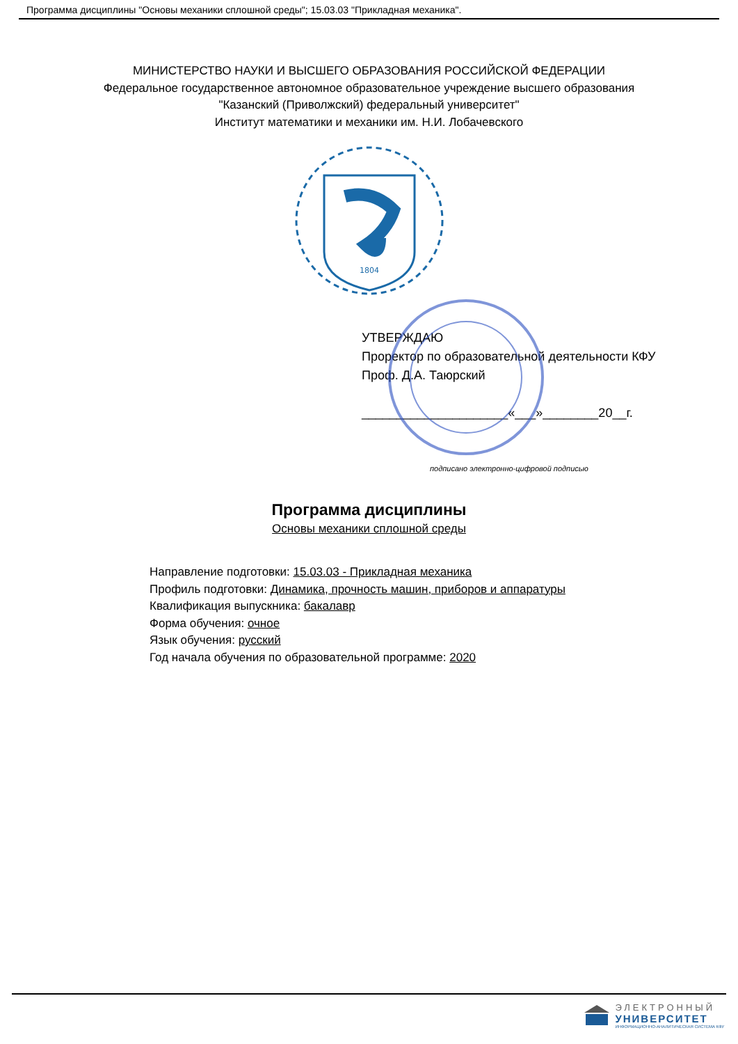Программа дисциплины "Основы механики сплошной среды"; 15.03.03 "Прикладная механика".
МИНИСТЕРСТВО НАУКИ И ВЫСШЕГО ОБРАЗОВАНИЯ РОССИЙСКОЙ ФЕДЕРАЦИИ
Федеральное государственное автономное образовательное учреждение высшего образования
"Казанский (Приволжский) федеральный университет"
Институт математики и механики им. Н.И. Лобачевского
1804
УТВЕРЖДАЮ
Проректор по образовательной деятельности КФУ
Проф. Д.А. Таюрский
_____________________«___»________20__г.
подписано электронно-цифровой подписью
Программа дисциплины
Основы механики сплошной среды
Направление подготовки: 15.03.03 - Прикладная механика
Профиль подготовки: Динамика, прочность машин, приборов и аппаратуры
Квалификация выпускника: бакалавр
Форма обучения: очное
Язык обучения: русский
Год начала обучения по образовательной программе: 2020
ЭЛЕКТРОННЫЙ
УНИВЕРСИТЕТ
ИНФОРМАЦИОННО-АНАЛИТИЧЕСКАЯ СИСТЕМА КФУ